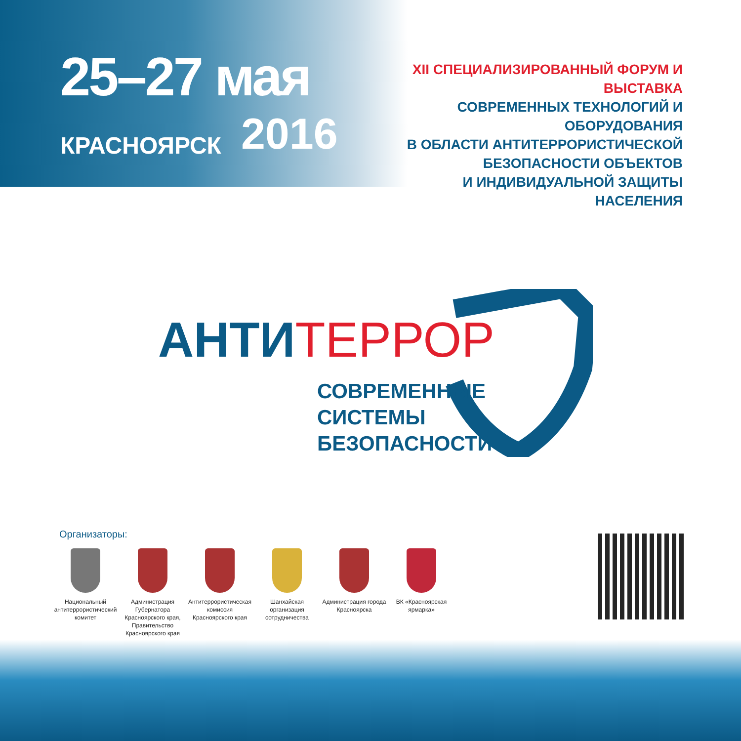25–27 мая
КРАСНОЯРСК 2016
XII СПЕЦИАЛИЗИРОВАННЫЙ ФОРУМ И ВЫСТАВКА
СОВРЕМЕННЫХ ТЕХНОЛОГИЙ И ОБОРУДОВАНИЯ
В ОБЛАСТИ АНТИТЕРРОРИСТИЧЕСКОЙ
БЕЗОПАСНОСТИ ОБЪЕКТОВ
И ИНДИВИДУАЛЬНОЙ ЗАЩИТЫ НАСЕЛЕНИЯ
АНТИТЕРРОР
СОВРЕМЕННЫЕ
СИСТЕМЫ
БЕЗОПАСНОСТИ
Организаторы:
Национальный антитеррористический комитет
Администрация Губернатора Красноярского края, Правительство Красноярского края
Антитеррористическая комиссия Красноярского края
Шанхайская организация сотрудничества
Администрация города Красноярска
ВК «Красноярская ярмарка»